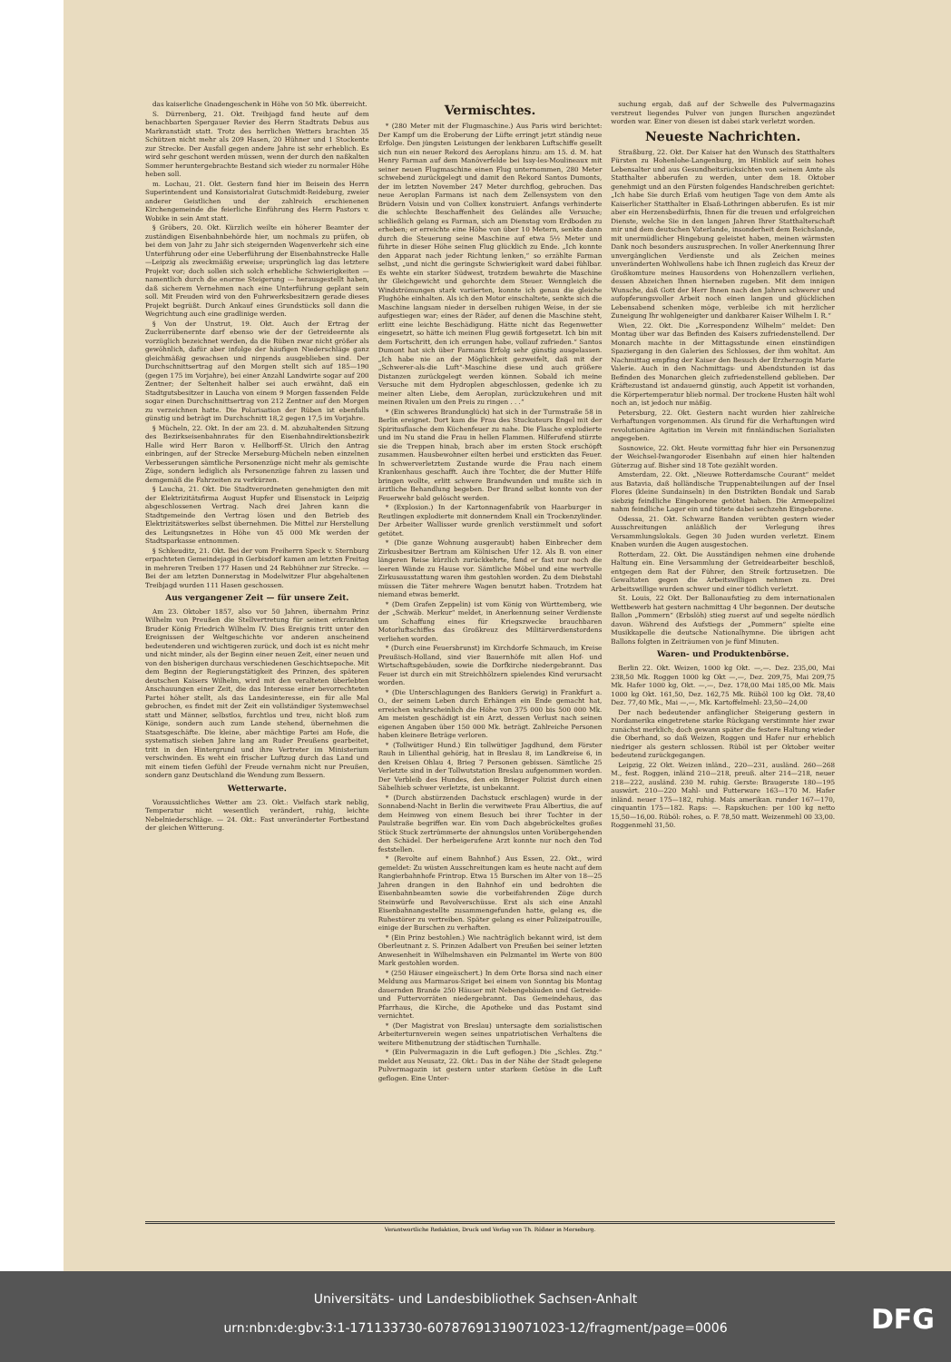das kaiserliche Gnadengeschenk in Höhe von 50 Mk. überreicht.
S. Dürrenberg, 21. Okt. Treibjagd fand heute auf dem benachbarten Spergauer Revier des Herrn Stadtrats Debus aus Markranstädt statt. Trotz des herrlichen Wetters brachten 35 Schützen nicht mehr als 209 Hasen, 20 Hühner und 1 Stockente zur Strecke. Der Ausfall gegen andere Jahre ist sehr erheblich. Es wird sehr geschont werden müssen, wenn der durch den naßkalten Sommer heruntergebrachte Bestand sich wieder zu normaler Höhe heben soll.
m. Lochau, 21. Okt. Gestern fand hier im Beisein des Herrn Superintendent und Konsistorialrat Gutschmidt-Reideburg, zweier anderer Geistlichen und der zahlreich erschienenen Kirchengemeinde die feierliche Einführung des Herrn Pastors v. Wobike in sein Amt statt.
§ Gröbers, 20. Okt. Kürzlich weilte ein höherer Beamter der zuständigen Eisenbahnbehörde hier, um nochmals zu prüfen, ob bei dem von Jahr zu Jahr sich steigernden Wagenverkehr sich eine Unterführung oder eine Ueberführung der Eisenbahnstrecke Halle—Leipzig als zweckmäßig erweise; ursprünglich lag das letztere Projekt vor; doch sollen sich solch erhebliche Schwierigkeiten — namentlich durch die enorme Steigerung — herausgestellt haben, daß sicherem Vernehmen nach eine Unterführung geplant sein soll. Mit Freuden wird von den Fuhrwerksbesitzern gerade dieses Projekt begrüßt. Durch Ankauf eines Grundstücks soll dann die Wegrichtung auch eine gradlinige werden.
§ Von der Unstrut, 19. Okt. Auch der Ertrag der Zuckerrübenernte darf ebenso wie der der Getreideernte als vorzüglich bezeichnet werden, da die Rüben zwar nicht größer als gewöhnlich, dafür aber infolge der häufigen Niederschläge ganz gleichmäßig gewachsen und nirgends ausgeblieben sind. Der Durchschnittsertrag auf den Morgen stellt sich auf 185—190 (gegen 175 im Vorjahre), bei einer Anzahl Landwirte sogar auf 200 Zentner; der Seltenheit halber sei auch erwähnt, daß ein Stadtgutsbesitzer in Laucha von einem 9 Morgen fassenden Felde sogar einen Durchschnittsertrag von 212 Zentner auf den Morgen zu verzeichnen hatte. Die Polarisation der Rüben ist ebenfalls günstig und beträgt im Durchschnitt 18,2 gegen 17,5 im Vorjahre.
§ Mücheln, 22. Okt. In der am 23. d. M. abzuhaltenden Sitzung des Bezirkseisenbahnrates für den Eisenbahndirektionsbezirk Halle wird Herr Baron v. Hellborff-St. Ulrich den Antrag einbringen, auf der Strecke Merseburg-Mücheln neben einzelnen Verbesserungen sämtliche Personenzüge nicht mehr als gemischte Züge, sondern lediglich als Personenzüge fahren zu lassen und demgemäß die Fahrzeiten zu verkürzen.
§ Laucha, 21. Okt. Die Stadtverordneten genehmigten den mit der Elektrizitätsfirma August Hupfer und Eisenstock in Leipzig abgeschlossenen Vertrag. Nach drei Jahren kann die Stadtgemeinde den Vertrag lösen und den Betrieb des Elektrizitätswerkes selbst übernehmen. Die Mittel zur Herstellung des Leitungsnetzes in Höhe von 45 000 Mk werden der Stadtsparkasse entnommen.
§ Schkeuditz, 21. Okt. Bei der vom Freiherrn Speck v. Sternburg erpachteten Gemeindejagd in Gerbisdorf kamen am letzten Freitag in mehreren Treiben 177 Hasen und 24 Rebhühner zur Strecke. — Bei der am letzten Donnerstag in Modelwitzer Flur abgehaltenen Treibjagd wurden 111 Hasen geschossen.
Aus vergangener Zeit — für unsere Zeit.
Am 23. Oktober 1857, also vor 50 Jahren, übernahm Prinz Wilhelm von Preußen die Stellvertretung für seinen erkrankten Bruder König Friedrich Wilhelm IV. Dies Ereignis tritt unter den Ereignissen der Weltgeschichte vor anderen anscheinend bedeutenderen und wichtigeren zurück, und doch ist es nicht mehr und nicht minder, als der Beginn einer neuen Zeit, einer neuen und von den bisherigen durchaus verschiedenen Geschichtsepoche. Mit dem Beginn der Regierungstätigkeit des Prinzen, des späteren deutschen Kaisers Wilhelm, wird mit den veralteten überlebten Anschauungen einer Zeit, die das Interesse einer bevorrechteten Partei höher stellt, als das Landesinteresse, ein für alle Mal gebrochen, es findet mit der Zeit ein vollständiger Systemwechsel statt und Männer, selbstlos, furchtlos und treu, nicht bloß zum Könige, sondern auch zum Lande stehend, übernehmen die Staatsgeschäfte. Die kleine, aber mächtige Partei am Hofe, die systematisch sieben Jahre lang am Ruder Preußens gearbeitet, tritt in den Hintergrund und ihre Vertreter im Ministerium verschwinden. Es weht ein frischer Luftzug durch das Land und mit einem tiefen Gefühl der Freude vernahm nicht nur Preußen, sondern ganz Deutschland die Wendung zum Bessern.
Wetterwarte.
Voraussichtliches Wetter am 23. Okt.: Vielfach stark neblig, Temperatur nicht wesentlich verändert, ruhig, leichte Nebelniederschläge. — 24. Okt.: Fast unveränderter Fortbestand der gleichen Witterung.
Vermischtes.
* (280 Meter mit der Flugmaschine.) Aus Paris wird berichtet: Der Kampf um die Eroberung der Lüfte erringt jetzt ständig neue Erfolge. Den jüngsten Leistungen der lenkbaren Luftschiffe gesellt sich nun ein neuer Rekord des Aeroplans hinzu: am 15. d. M. hat Henry Farman auf dem Manöverfelde bei Issy-les-Moulineaux mit seiner neuen Flugmaschine einen Flug unternommen, 280 Meter schwebend zurückgelegt und damit den Rekord Santos Dumonts, der im letzten November 247 Meter durchflog, gebrochen. Das neue Aeroplan Farmans ist nach dem Zellensystem von den Brüdern Voisin und von Colliex konstruiert. Anfangs verhinderte die schlechte Beschaffenheit des Geländes alle Versuche; schließlich gelang es Farman, sich am Dienstag vom Erdboden zu erheben; er erreichte eine Höhe von über 10 Metern, senkte dann durch die Steuerung seine Maschine auf etwa 5½ Meter und führte in dieser Höhe seinen Flug glücklich zu Ende. „Ich konnte den Apparat nach jeder Richtung lenken,“ so erzählte Farman selbst, „und nicht die geringste Schwierigkeit ward dabei fühlbar. Es wehte ein starker Südwest, trotzdem bewahrte die Maschine ihr Gleichgewicht und gehorchte dem Steuer. Wenngleich die Windströmungen stark variierten, konnte ich genau die gleiche Flughöhe einhalten. Als ich den Motor einschaltete, senkte sich die Maschine langsam nieder in derselben ruhigen Weise, in der sie aufgestiegen war; eines der Räder, auf denen die Maschine steht, erlitt eine leichte Beschädigung. Hätte nicht das Regenwetter eingesetzt, so hätte ich meinen Flug gewiß fortgesetzt. Ich bin mit dem Fortschritt, den ich errungen habe, vollauf zufrieden.“ Santos Dumont hat sich über Farmans Erfolg sehr günstig ausgelassen. „Ich habe nie an der Möglichkeit gezweifelt, daß mit der „Schwerer-als-die Luft“-Maschine diese und auch größere Distanzen zurückgelegt werden können. Sobald ich meine Versuche mit dem Hydroplen abgeschlossen, gedenke ich zu meiner alten Liebe, dem Aeroplan, zurückzukehren und mit meinen Rivalen um den Preis zu ringen . . .“
* (Ein schweres Brandunglück) hat sich in der Turmstraße 58 in Berlin ereignet. Dort kam die Frau des Stuckateurs Engel mit der Spiritusflasche dem Küchenfeuer zu nahe. Die Flasche explodierte und im Nu stand die Frau in hellen Flammen. Hilferufend stürzte sie die Treppen hinab, brach aber im ersten Stock erschöpft zusammen. Hausbewohner eilten herbei und erstickten das Feuer. In schwerverletztem Zustande wurde die Frau nach einem Krankenhaus geschafft. Auch ihre Tochter, die der Mutter Hilfe bringen wollte, erlitt schwere Brandwunden und mußte sich in ärztliche Behandlung begeben. Der Brand selbst konnte von der Feuerwehr bald gelöscht werden.
* (Explosion.) In der Kartonnagenfabrik von Haarburger in Reutlingen explodierte mit donnerndem Knall ein Trockenzylinder. Der Arbeiter Wallisser wurde grenlich verstümmelt und sofort getötet.
* (Die ganze Wohnung ausgeraubt) haben Einbrecher dem Zirkusbesitzer Bertram am Kölnischen Ufer 12. Als B. von einer längeren Reise kürzlich zurückkehrte, fand er fast nur noch die leeren Wände zu Hause vor. Sämtliche Möbel und eine wertvolle Zirkusausstattung waren ihm gestohlen worden. Zu dem Diebstahl müssen die Täter mehrere Wagen benutzt haben. Trotzdem hat niemand etwas bemerkt.
* (Dem Grafen Zeppelin) ist vom König von Württemberg, wie der „Schwäb. Merkur“ meldet, in Anerkennung seiner Verdienste um Schaffung eines für Kriegszwecke brauchbaren Motorluftschiffes das Großkreuz des Militärverdienstordens verliehen worden.
* (Durch eine Feuersbrunst) im Kirchdorfe Schmauch, im Kreise Preußisch-Holland, sind vier Bauernhöfe mit allen Hof- und Wirtschaftsgebäuden, sowie die Dorfkirche niedergebrannt. Das Feuer ist durch ein mit Streichhölzern spielendes Kind verursacht worden.
* (Die Unterschlagungen des Bankiers Gerwig) in Frankfurt a. O., der seinem Leben durch Erhängen ein Ende gemacht hat, erreichen wahrscheinlich die Höhe von 375 000 bis 500 000 Mk. Am meisten geschädigt ist ein Arzt, dessen Verlust nach seinen eigenen Angaben über 150 000 Mk. beträgt. Zahlreiche Personen haben kleinere Beträge verloren.
* (Tollwütiger Hund.) Ein tollwütiger Jagdhund, dem Förster Rauh in Lilienthal gehörig, hat in Breslau 8, im Landkreise 6, in den Kreisen Ohlau 4, Brieg 7 Personen gebissen. Sämtliche 25 Verletzte sind in der Tollwutstation Breslau aufgenommen worden. Der Verbleib des Hundes, den ein Brieger Polizist durch einen Säbelhieb schwer verletzte, ist unbekannt.
* (Durch abstürzenden Dachstuck erschlagen) wurde in der Sonnabend-Nacht in Berlin die verwitwete Frau Albertius, die auf dem Heimweg von einem Besuch bei ihrer Tochter in der Paulstraße begriffen war. Ein vom Dach abgebröckeltes großes Stück Stuck zertrümmerte der ahnungslos unten Vorübergehenden den Schädel. Der herbeigerufene Arzt konnte nur noch den Tod feststellen.
* (Revolte auf einem Bahnhof.) Aus Essen, 22. Okt., wird gemeldet: Zu wüsten Ausschreitungen kam es heute nacht auf dem Rangierbahnhofe Frintrop. Etwa 15 Burschen im Alter von 18—25 Jahren drangen in den Bahnhof ein und bedrohten die Eisenbahnbeamten sowie die vorbeifahrenden Züge durch Steinwürfe und Revolverschüsse. Erst als sich eine Anzahl Eisenbahnangestellte zusammengefunden hatte, gelang es, die Ruhestörer zu vertreiben. Später gelang es einer Polizeipatrouille, einige der Burschen zu verhaften.
* (Ein Prinz bestohlen.) Wie nachträglich bekannt wird, ist dem Oberleutnant z. S. Prinzen Adalbert von Preußen bei seiner letzten Anwesenheit in Wilhelmshaven ein Pelzmantel im Werte von 800 Mark gestohlen worden.
* (250 Häuser eingeäschert.) In dem Orte Borsa sind nach einer Meldung aus Marmaros-Sziget bei einem von Sonntag bis Montag dauernden Brande 250 Häuser mit Nebengebäuden und Getreide- und Futtervorräten niedergebrannt. Das Gemeindehaus, das Pfarrhaus, die Kirche, die Apotheke und das Postamt sind vernichtet.
* (Der Magistrat von Breslau) untersagte dem sozialistischen Arbeiterturnverein wegen seines unpatriotischen Verhaltens die weitere Mitbenutzung der städtischen Turnhalle.
* (Ein Pulvermagazin in die Luft geflogen.) Die „Schles. Ztg.“ meldet aus Neusatz, 22. Okt.: Das in der Nähe der Stadt gelegene Pulvermagazin ist gestern unter starkem Getöse in die Luft geflogen. Eine Unter-
suchung ergab, daß auf der Schwelle des Pulvermagazins verstreut liegendes Pulver von jungen Burschen angezündet worden war. Einer von diesen ist dabei stark verletzt worden.
Neueste Nachrichten.
Straßburg, 22. Okt. Der Kaiser hat den Wunsch des Statthalters Fürsten zu Hohenlohe-Langenburg, im Hinblick auf sein hohes Lebensalter und aus Gesundheitsrücksichten von seinem Amte als Statthalter abberufen zu werden, unter dem 18. Oktober genehmigt und an den Fürsten folgendes Handschreiben gerichtet: „Ich habe Sie durch Erlaß vom heutigen Tage von dem Amte als Kaiserlicher Statthalter in Elsaß-Lothringen abberufen. Es ist mir aber ein Herzensbedürfnis, Ihnen für die treuen und erfolgreichen Dienste, welche Sie in den langen Jahren Ihrer Statthalterschaft mir und dem deutschen Vaterlande, insonderheit dem Reichslande, mit unermüdlicher Hingebung geleistet haben, meinen wärmsten Dank noch besonders auszusprechen. In voller Anerkennung Ihrer unvergänglichen Verdienste und als Zeichen meines unveränderten Wohlwollens habe ich Ihnen zugleich das Kreuz der Großkomture meines Hausordens von Hohenzollern verliehen, dessen Abzeichen Ihnen hierneben zugeben. Mit dem innigen Wunsche, daß Gott der Herr Ihnen nach den Jahren schwerer und aufopferungsvoller Arbeit noch einen langen und glücklichen Lebensabend schenken möge, verbleibe ich mit herzlicher Zuneigung Ihr wohlgeneigter und dankbarer Kaiser Wilhelm I. R.“
Wien, 22. Okt. Die „Korrespondenz Wilhelm“ meldet: Den Montag über war das Befinden des Kaisers zufriedenstellend. Der Monarch machte in der Mittagsstunde einen einstündigen Spaziergang in den Galerien des Schlosses, der ihm wohltat. Am Nachmittag empfing der Kaiser den Besuch der Erzherzogin Marie Valerie. Auch in den Nachmittags- und Abendstunden ist das Befinden des Monarchen gleich zufriedenstellend geblieben. Der Kräftezustand ist andauernd günstig, auch Appetit ist vorhanden, die Körpertemperatur blieb normal. Der trockene Husten hält wohl noch an, ist jedoch nur mäßig.
Petersburg, 22. Okt. Gestern nacht wurden hier zahlreiche Verhaftungen vorgenommen. Als Grund für die Verhaftungen wird revolutionäre Agitation im Verein mit finnländischen Sozialisten angegeben.
Sosnowice, 22. Okt. Heute vormittag fuhr hier ein Personenzug der Weichsel-Iwangoroder Eisenbahn auf einen hier haltenden Güterzug auf. Bisher sind 18 Tote gezählt worden.
Amsterdam, 22. Okt. „Nieuwe Rotterdamsche Courant“ meldet aus Batavia, daß holländische Truppenabteilungen auf der Insel Flores (kleine Sundainseln) in den Distrikten Bondak und Sarab siebzig feindliche Eingeborene getötet haben. Die Armeepolizei nahm feindliche Lager ein und tötete dabei sechzehn Eingeborene.
Odessa, 21. Okt. Schwarze Banden verübten gestern wieder Ausschreitungen anläßlich der Verlegung ihres Versammlungslokals. Gegen 30 Juden wurden verletzt. Einem Knaben wurden die Augen ausgestochen.
Rotterdam, 22. Okt. Die Ausständigen nehmen eine drohende Haltung ein. Eine Versammlung der Getreidearbeiter beschloß, entgegen dem Rat der Führer, den Streik fortzusetzen. Die Gewaltaten gegen die Arbeitswilligen nehmen zu. Drei Arbeitswillige wurden schwer und einer tödlich verletzt.
St. Louis, 22 Okt. Der Ballonaufstieg zu dem internationalen Wettbewerb hat gestern nachmittag 4 Uhr begonnen. Der deutsche Ballon „Pommern“ (Erbslöh) stieg zuerst auf und segelte nördlich davon. Während des Aufstiegs der „Pommern“ spielte eine Musikkapelle die deutsche Nationalhymne. Die übrigen acht Ballons folgten in Zeiträumen von je fünf Minuten.
Waren- und Produktenbörse.
Berlin 22. Okt. Weizen, 1000 kg Okt. —,—. Dez. 235,00, Mai 238,50 Mk. Roggen 1000 kg Okt —,—, Dez. 209,75, Mai 209,75 Mk. Hafer 1000 kg, Okt. —,—, Dez. 178,00 Mai 185,00 Mk. Mais 1000 kg Okt. 161,50, Dez. 162,75 Mk. Rüböl 100 kg Okt. 78,40 Dez. 77,40 Mk., Mai —,—, Mk. Kartoffelmehl: 23,50—24,00
Der nach bedeutender anfänglicher Steigerung gestern in Nordamerika eingetretene starke Rückgang verstimmte hier zwar zunächst merklich; doch gewann später die festere Haltung wieder die Oberhand, so daß Weizen, Roggen und Hafer nur erheblich niedriger als gestern schlossen. Rüböl ist per Oktober weiter bedeutend zurückgegangen.
Leipzig, 22 Okt. Weizen inländ., 220—231, ausländ. 260—268 M., fest. Roggen, inländ 210—218, preuß. alter 214—218, neuer 218—222, ausländ. 230 M. ruhig. Gerste: Braugerste 180—195 auswärt. 210—220 Mahl- und Futterware 163—170 M. Hafer inländ. neuer 175—182, ruhig. Mais amerikan. runder 167—170, cinquantin 175—182. Raps: —. Rapskuchen: per 100 kg netto 15,50—16,00. Rüböl: rohes, o. F. 78,50 matt. Weizenmehl 00 33,00. Roggenmehl 31,50.
Verantwortliche Redaktion, Druck und Verlag von Th. Rößner in Merseburg.
Universitäts- und Landesbibliothek Sachsen-Anhalt
urn:nbn:de:gbv:3:1-171133730-60787691319071023-12/fragment/page=0006
DFG